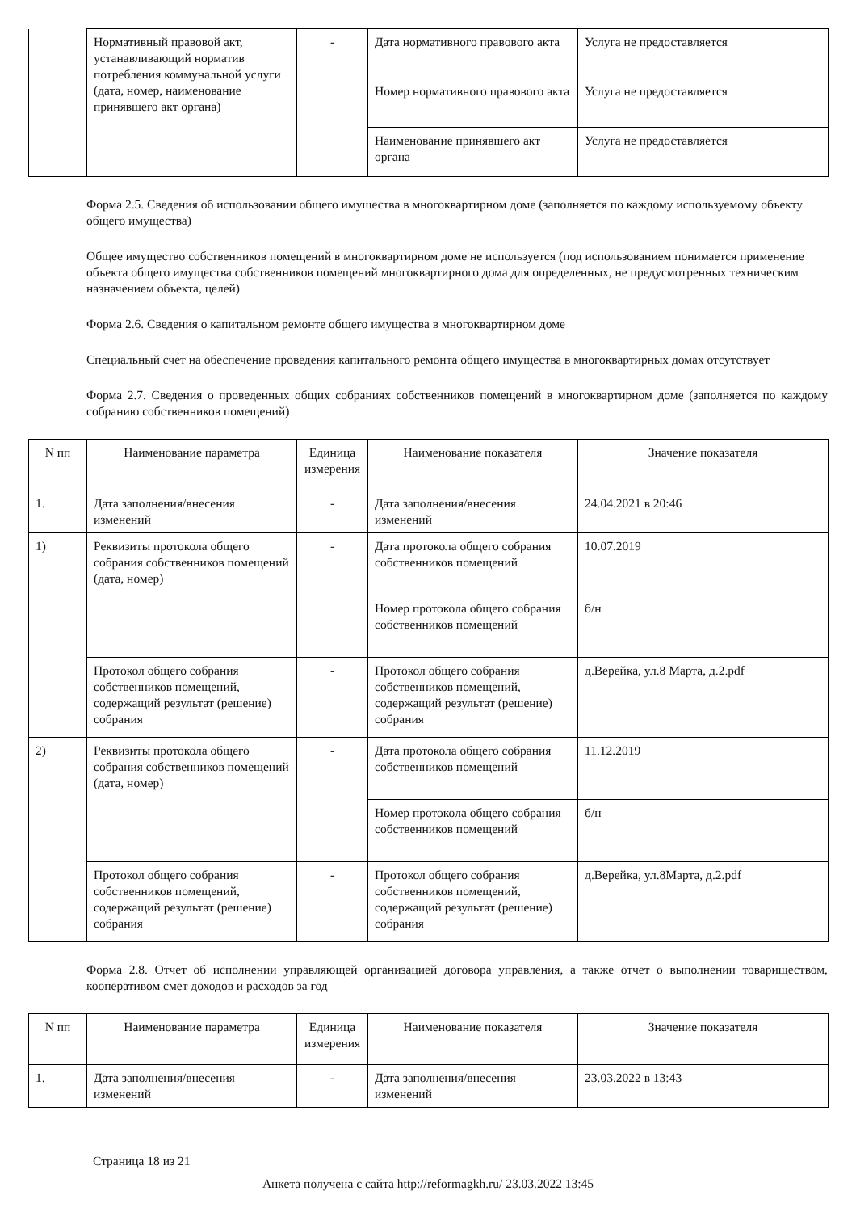| | Нормативный правовой акт, устанавливающий норматив потребления коммунальной услуги (дата, номер, наименование принявшего акт органа) | - | Дата нормативного правового акта | Услуга не предоставляется |
| | | | Номер нормативного правового акта | Услуга не предоставляется |
| | | | Наименование принявшего акт органа | Услуга не предоставляется |
Форма 2.5. Сведения об использовании общего имущества в многоквартирном доме (заполняется по каждому используемому объекту общего имущества)
Общее имущество собственников помещений в многоквартирном доме не используется (под использованием понимается применение объекта общего имущества собственников помещений многоквартирного дома для определенных, не предусмотренных техническим назначением объекта, целей)
Форма 2.6. Сведения о капитальном ремонте общего имущества в многоквартирном доме
Специальный счет на обеспечение проведения капитального ремонта общего имущества в многоквартирных домах отсутствует
Форма 2.7. Сведения о проведенных общих собраниях собственников помещений в многоквартирном доме (заполняется по каждому собранию собственников помещений)
| N пп | Наименование параметра | Единица измерения | Наименование показателя | Значение показателя |
| --- | --- | --- | --- | --- |
| 1. | Дата заполнения/внесения изменений | - | Дата заполнения/внесения изменений | 24.04.2021 в 20:46 |
| 1) | Реквизиты протокола общего собрания собственников помещений (дата, номер) | - | Дата протокола общего собрания собственников помещений | 10.07.2019 |
| | | | Номер протокола общего собрания собственников помещений | б/н |
| | Протокол общего собрания собственников помещений, содержащий результат (решение) собрания | - | Протокол общего собрания собственников помещений, содержащий результат (решение) собрания | д.Верейка, ул.8 Марта, д.2.pdf |
| 2) | Реквизиты протокола общего собрания собственников помещений (дата, номер) | - | Дата протокола общего собрания собственников помещений | 11.12.2019 |
| | | | Номер протокола общего собрания собственников помещений | б/н |
| | Протокол общего собрания собственников помещений, содержащий результат (решение) собрания | - | Протокол общего собрания собственников помещений, содержащий результат (решение) собрания | д.Верейка, ул.8Марта, д.2.pdf |
Форма 2.8. Отчет об исполнении управляющей организацией договора управления, а также отчет о выполнении товариществом, кооперативом смет доходов и расходов за год
| N пп | Наименование параметра | Единица измерения | Наименование показателя | Значение показателя |
| --- | --- | --- | --- | --- |
| 1. | Дата заполнения/внесения изменений | - | Дата заполнения/внесения изменений | 23.03.2022 в 13:43 |
Страница 18 из 21
Анкета получена с сайта http://reformagkh.ru/ 23.03.2022 13:45